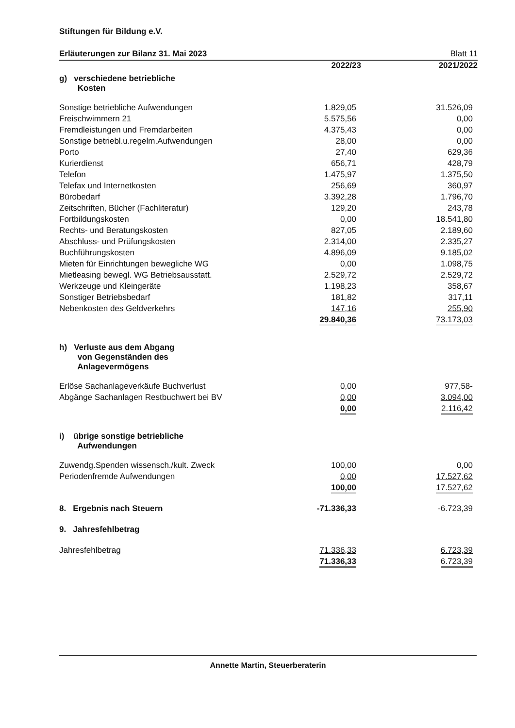Stiftungen für Bildung e.V.
Erläuterungen zur Bilanz 31. Mai 2023 Blatt 11
| | 2022/23 | 2021/2022 |
| g) verschiedene betriebliche Kosten | | |
| Sonstige betriebliche Aufwendungen | 1.829,05 | 31.526,09 |
| Freischwimmern 21 | 5.575,56 | 0,00 |
| Fremdleistungen und Fremdarbeiten | 4.375,43 | 0,00 |
| Sonstige betriebl.u.regelm.Aufwendungen | 28,00 | 0,00 |
| Porto | 27,40 | 629,36 |
| Kurierdienst | 656,71 | 428,79 |
| Telefon | 1.475,97 | 1.375,50 |
| Telefax und Internetkosten | 256,69 | 360,97 |
| Bürobedarf | 3.392,28 | 1.796,70 |
| Zeitschriften, Bücher (Fachliteratur) | 129,20 | 243,78 |
| Fortbildungskosten | 0,00 | 18.541,80 |
| Rechts- und Beratungskosten | 827,05 | 2.189,60 |
| Abschluss- und Prüfungskosten | 2.314,00 | 2.335,27 |
| Buchführungskosten | 4.896,09 | 9.185,02 |
| Mieten für Einrichtungen bewegliche WG | 0,00 | 1.098,75 |
| Mietleasing bewegl. WG Betriebsausstatt. | 2.529,72 | 2.529,72 |
| Werkzeuge und Kleingeräte | 1.198,23 | 358,67 |
| Sonstiger Betriebsbedarf | 181,82 | 317,11 |
| Nebenkosten des Geldverkehrs | 147,16 | 255,90 |
| | 29.840,36 | 73.173,03 |
| h) Verluste aus dem Abgang von Gegenständen des Anlagevermögens | | |
| Erlöse Sachanlageverkäufe Buchverlust | 0,00 | 977,58- |
| Abgänge Sachanlagen Restbuchwert bei BV | 0,00 | 3.094,00 |
| | 0,00 | 2.116,42 |
| i) übrige sonstige betriebliche Aufwendungen | | |
| Zuwendg.Spenden wissensch./kult. Zweck | 100,00 | 0,00 |
| Periodenfremde Aufwendungen | 0,00 | 17.527,62 |
| | 100,00 | 17.527,62 |
| 8. Ergebnis nach Steuern | -71.336,33 | -6.723,39 |
| 9. Jahresfehlbetrag | | |
| Jahresfehlbetrag | 71.336,33 | 6.723,39 |
| | 71.336,33 | 6.723,39 |
Annette Martin, Steuerberaterin